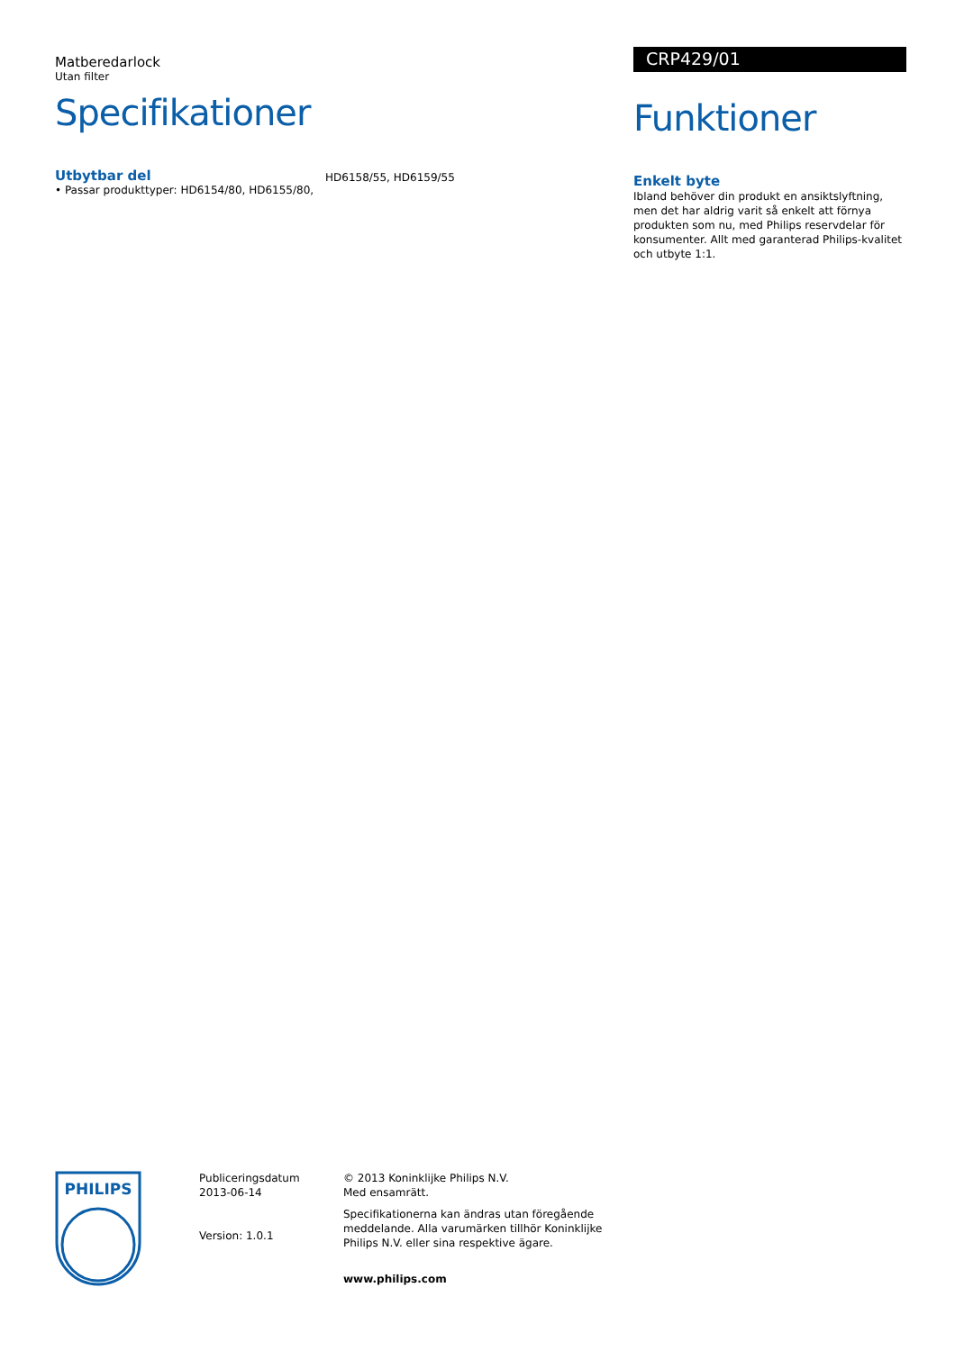Matberedarlock
Utan filter
Specifikationer
Utbytbar del
• Passar produkttyper: HD6154/80, HD6155/80,
HD6158/55, HD6159/55
CRP429/01
Funktioner
Enkelt byte
Ibland behöver din produkt en ansiktslyftning, men det har aldrig varit så enkelt att förnya produkten som nu, med Philips reservdelar för konsumenter. Allt med garanterad Philips-kvalitet och utbyte 1:1.
PHILIPS
Publiceringsdatum
2013-06-14
Version: 1.0.1
© 2013 Koninklijke Philips N.V.
Med ensamrätt.
Specifikationerna kan ändras utan föregående meddelande. Alla varumärken tillhör Koninklijke Philips N.V. eller sina respektive ägare.
www.philips.com